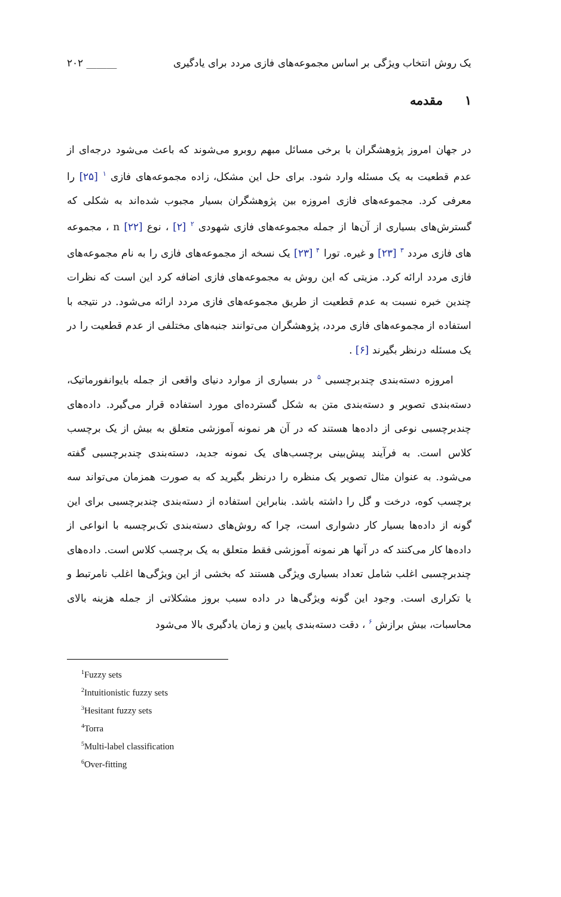یک روش انتخاب ویژگی بر اساس مجموعه‌های فازی مردد برای یادگیری ______ ۲۰۲
۱ مقدمه
در جهان امروز پژوهشگران با برخی مسائل مبهم روبرو می‌شوند که باعث می‌شود درجه‌ای از عدم قطعیت به یک مسئله وارد شود. برای حل این مشکل، زاده مجموعه‌های فازی <sup>۱</sup> [۲۵] را معرفی کرد. مجموعه‌های فازی امروزه بین پژوهشگران بسیار مجبوب شده‌اند به شکلی که گسترش‌های بسیاری از آن‌ها از جمله مجموعه‌های فازی شهودی <sup>۲</sup> [۲] ، نوع n [۲۲] ، مجموعه های فازی مردد <sup>۳</sup> [۲۳] و غیره. تورا <sup>۴</sup> [۲۳] یک نسخه از مجموعه‌های فازی را به نام مجموعه‌های فازی مردد ارائه کرد. مزیتی که این روش به مجموعه‌های فازی اضافه کرد این است که نظرات چندین خبره نسبت به عدم قطعیت از طریق مجموعه‌های فازی مردد ارائه می‌شود. در نتیجه با استفاده از مجموعه‌های فازی مردد، پژوهشگران می‌توانند جنبه‌های مختلفی از عدم قطعیت را در یک مسئله درنظر بگیرند [۶] .
امروزه دسته‌بندی چندبرچسبی <sup>۵</sup> در بسیاری از موارد دنیای واقعی از جمله بایوانفورماتیک، دسته‌بندی تصویر و دسته‌بندی متن به شکل گسترده‌ای مورد استفاده قرار می‌گیرد. داده‌های چندبرچسبی نوعی از داده‌ها هستند که در آن هر نمونه آموزشی متعلق به بیش از یک برچسب کلاس است. به فرآیند پیش‌بینی برچسب‌های یک نمونه جدید، دسته‌بندی چندبرچسبی گفته می‌شود. به عنوان مثال تصویر یک منظره را درنظر بگیرید که به صورت همزمان می‌تواند سه برچسب کوه، درخت و گل را داشته باشد. بنابراین استفاده از دسته‌بندی چندبرچسبی برای این گونه از داده‌ها بسیار کار دشواری است، چرا که روش‌های دسته‌بندی تک‌برچسبه با انواعی از داده‌ها کار می‌کنند که در آنها هر نمونه آموزشی فقط متعلق به یک برچسب کلاس است. داده‌های چندبرچسبی اغلب شامل تعداد بسیاری ویژگی هستند که بخشی از این ویژگی‌ها اغلب نامرتبط و یا تکراری است. وجود این گونه ویژگی‌ها در داده سبب بروز مشکلاتی از جمله هزینه بالای محاسبات، بیش برازش <sup>۶</sup> ، دقت دسته‌بندی پایین و زمان یادگیری بالا می‌شود
<sup>1</sup> Fuzzy sets
<sup>2</sup> Intuitionistic fuzzy sets
<sup>3</sup> Hesitant fuzzy sets
<sup>4</sup> Torra
<sup>5</sup> Multi-label classification
<sup>6</sup> Over-fitting